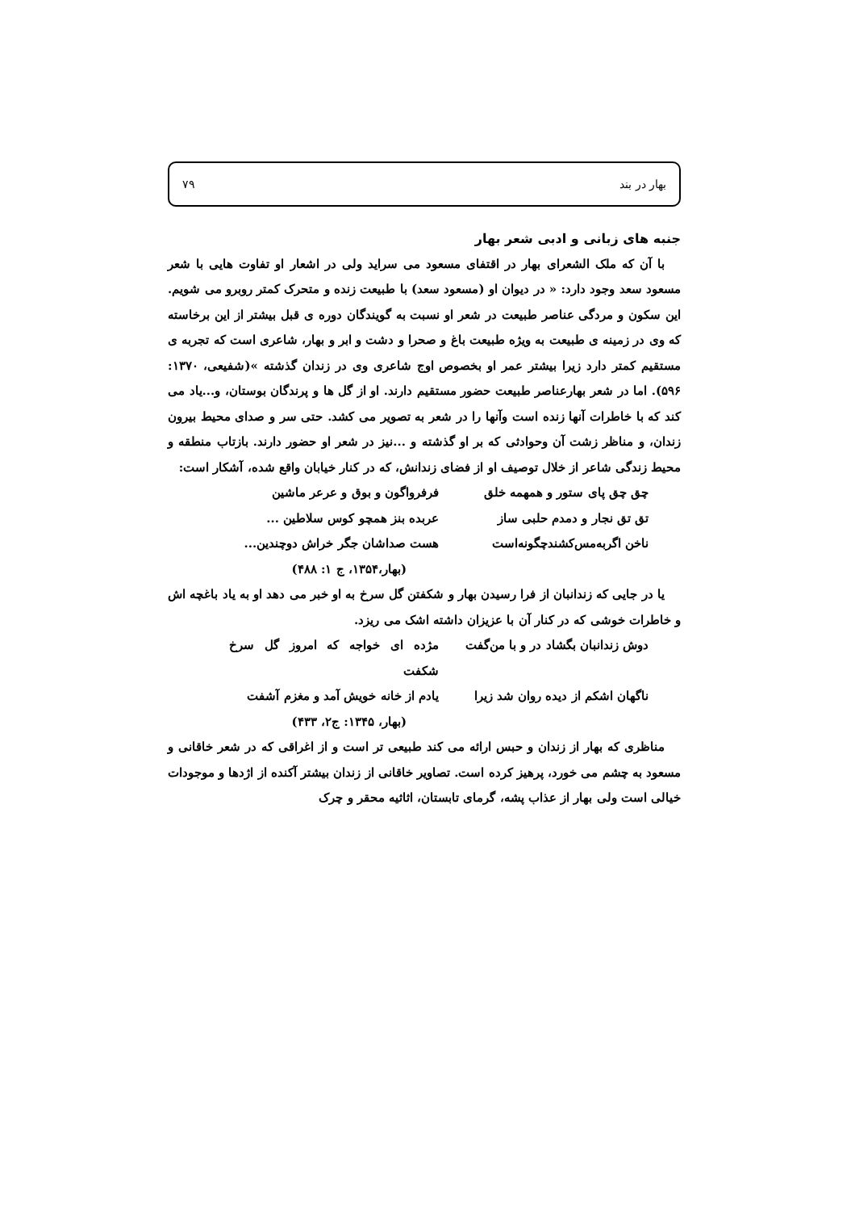بهار در بند ۷۹
جنبه های زبانی و ادبی شعر بهار
با آن که ملک الشعرای بهار در اقتفای مسعود می سراید ولی در اشعار او تفاوت هایی با شعر مسعود سعد وجود دارد: « در دیوان او (مسعود سعد) با طبیعت زنده و متحرک کمتر روبرو می شویم. این سکون و مردگی عناصر طبیعت در شعر او نسبت به گویندگان دوره ی قبل بیشتر از این برخاسته که وی در زمینه ی طبیعت به ویژه طبیعت باغ و صحرا و دشت و ابر و بهار، شاعری است که تجربه ی مستقیم کمتر دارد زیرا بیشتر عمر او بخصوص اوج شاعری وی در زندان گذشته »(شفیعی، ۱۳۷۰: ۵۹۶). اما در شعر بهارعناصر طبیعت حضور مستقیم دارند. او از گل ها و پرندگان بوستان، و...یاد می کند که با خاطرات آنها زنده است وآنها را در شعر به تصویر می کشد. حتی سر و صدای محیط بیرون زندان، و مناظر زشت آن وحوادثی که بر او گذشته و ...نیز در شعر او حضور دارند. بازتاب منطقه و محیط زندگی شاعر از خلال توصیف او از فضای زندانش، که در کنار خیابان واقع شده، آشکار است:
چق چق پای ستور و همهمه خلق فرفرواگون و بوق و عرعر ماشین
تق تق نجار و دمدم حلبی ساز عربده بنز همچو کوس سلاطین ...
ناخن اگربه‌مس‌کشندچگونه‌است هست صداشان جگر خراش دوچندین...
(بهار،۱۳۵۴، ج ۱: ۴۸۸)
یا در جایی که زندانبان از فرا رسیدن بهار و شکفتن گل سرخ به او خبر می دهد او به یاد باغچه اش و خاطرات خوشی که در کنار آن با عزیزان داشته اشک می ریزد.
دوش زندانبان بگشاد در و با من‌گفت مژده ای خواجه که امروز گل سرخ شکفت
ناگهان اشکم از دیده روان شد زیرا یادم از خانه خویش آمد و مغزم آشفت
(بهار، ۱۳۴۵: ج۲، ۴۳۳)
مناظری که بهار از زندان و حبس ارائه می کند طبیعی تر است و از اغراقی که در شعر خاقانی و مسعود به چشم می خورد، پرهیز کرده است. تصاویر خاقانی از زندان بیشتر آکنده از اژدها و موجودات خیالی است ولی بهار از عذاب پشه، گرمای تابستان، اثاثیه محقر و چرک